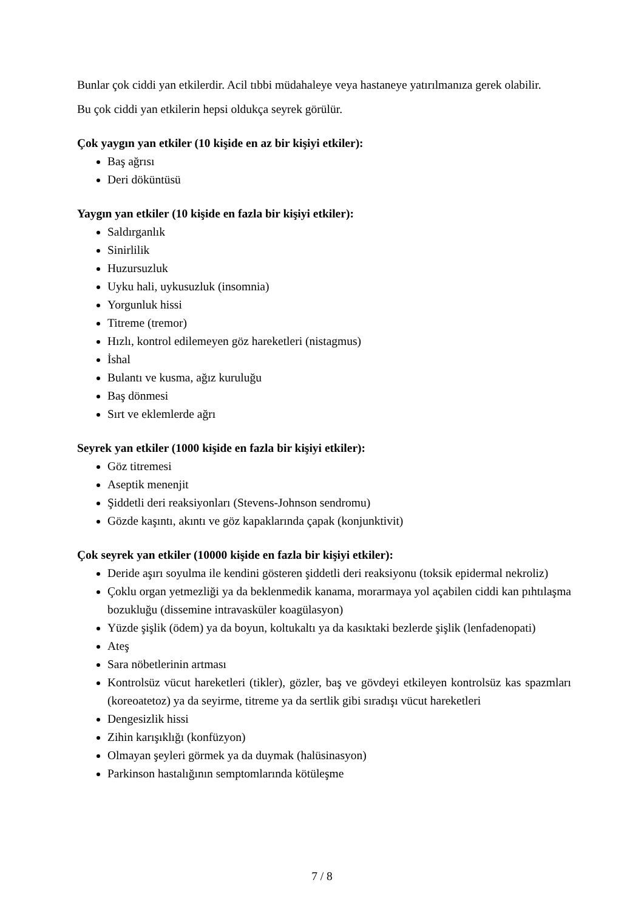Bunlar çok ciddi yan etkilerdir. Acil tıbbi müdahaleye veya hastaneye yatırılmanıza gerek olabilir.
Bu çok ciddi yan etkilerin hepsi oldukça seyrek görülür.
Çok yaygın yan etkiler (10 kişide en az bir kişiyi etkiler):
Baş ağrısı
Deri döküntüsü
Yaygın yan etkiler (10 kişide en fazla bir kişiyi etkiler):
Saldırganlık
Sinirlilik
Huzursuzluk
Uyku hali, uykusuzluk (insomnia)
Yorgunluk hissi
Titreme (tremor)
Hızlı, kontrol edilemeyen göz hareketleri (nistagmus)
İshal
Bulantı ve kusma, ağız kuruluğu
Baş dönmesi
Sırt ve eklemlerde ağrı
Seyrek yan etkiler (1000 kişide en fazla bir kişiyi etkiler):
Göz titremesi
Aseptik menenjit
Şiddetli deri reaksiyonları (Stevens-Johnson sendromu)
Gözde kaşıntı, akıntı ve göz kapaklarında çapak (konjunktivit)
Çok seyrek yan etkiler (10000 kişide en fazla bir kişiyi etkiler):
Deride aşırı soyulma ile kendini gösteren şiddetli deri reaksiyonu (toksik epidermal nekroliz)
Çoklu organ yetmezliği ya da beklenmedik kanama, morarmaya yol açabilen ciddi kan pıhtılaşma bozukluğu (dissemine intravasküler koagülasyon)
Yüzde şişlik (ödem) ya da boyun, koltukaltı ya da kasıktaki bezlerde şişlik (lenfadenopati)
Ateş
Sara nöbetlerinin artması
Kontrolsüz vücut hareketleri (tikler), gözler, baş ve gövdeyi etkileyen kontrolsüz kas spazmları (koreoatetoz) ya da seyirme, titreme ya da sertlik gibi sıradışı vücut hareketleri
Dengesizlik hissi
Zihin karışıklığı (konfüzyon)
Olmayan şeyleri görmek ya da duymak (halüsinasyon)
Parkinson hastalığının semptomlarında kötüleşme
7 / 8